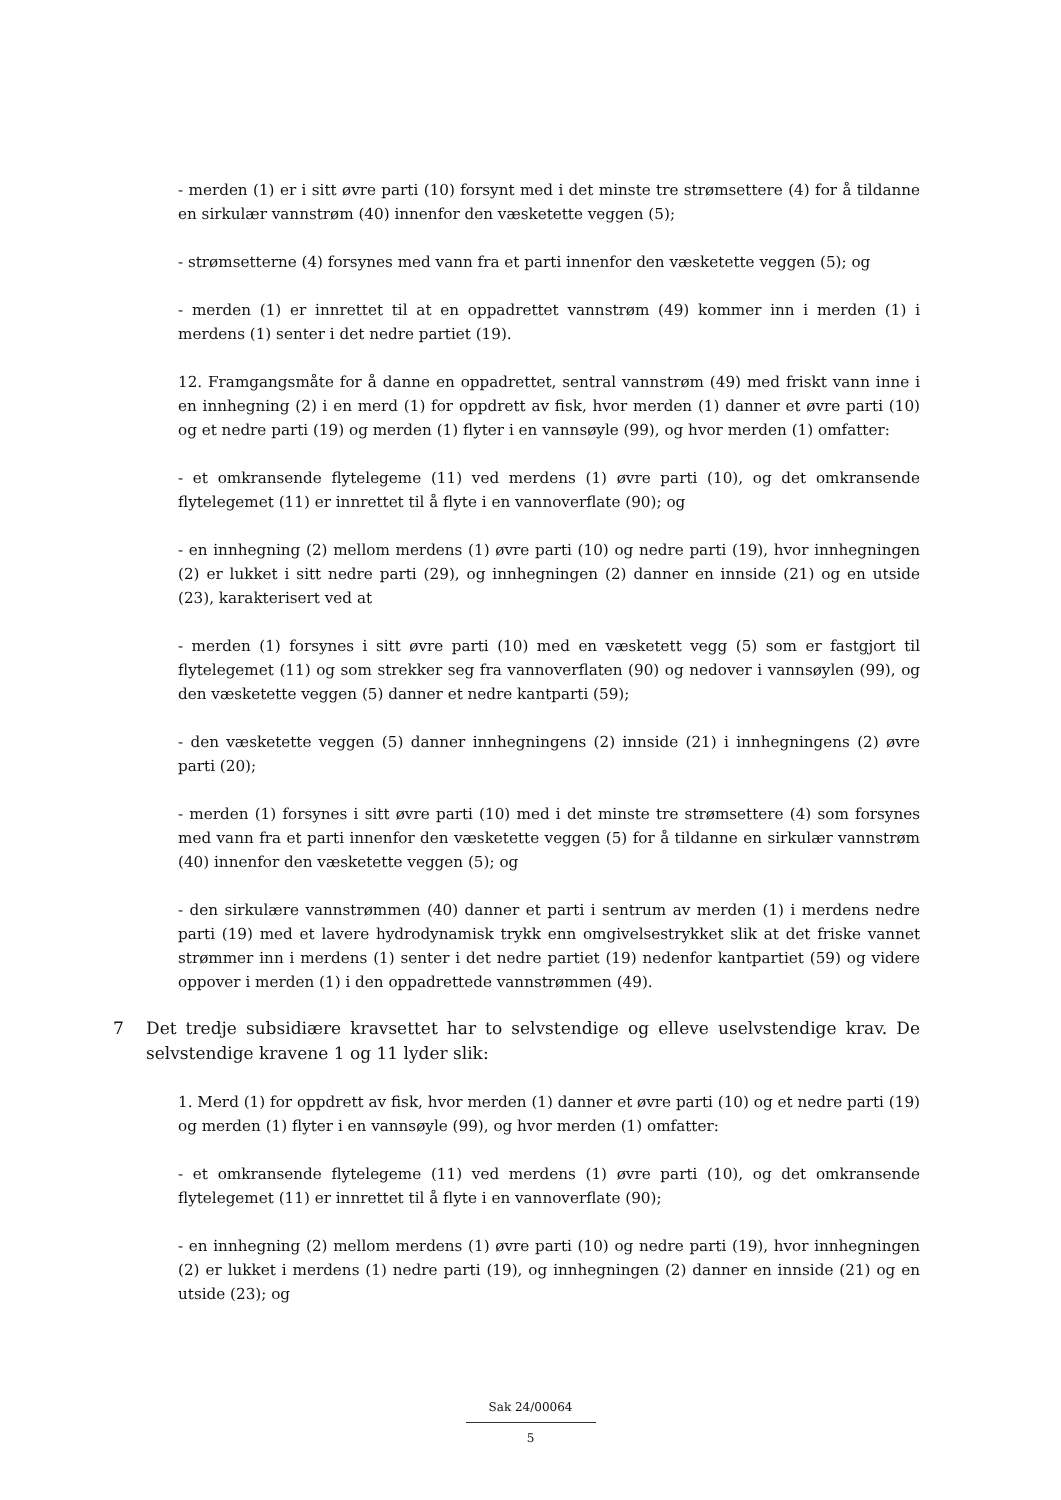- merden (1) er i sitt øvre parti (10) forsynt med i det minste tre strømsettere (4) for å tildanne en sirkulær vannstrøm (40) innenfor den væsketette veggen (5);
- strømsetterne (4) forsynes med vann fra et parti innenfor den væsketette veggen (5); og
- merden (1) er innrettet til at en oppadrettet vannstrøm (49) kommer inn i merden (1) i merdens (1) senter i det nedre partiet (19).
12. Framgangsmåte for å danne en oppadrettet, sentral vannstrøm (49) med friskt vann inne i en innhegning (2) i en merd (1) for oppdrett av fisk, hvor merden (1) danner et øvre parti (10) og et nedre parti (19) og merden (1) flyter i en vannsøyle (99), og hvor merden (1) omfatter:
- et omkransende flytelegeme (11) ved merdens (1) øvre parti (10), og det omkransende flytelegemet (11) er innrettet til å flyte i en vannoverflate (90); og
- en innhegning (2) mellom merdens (1) øvre parti (10) og nedre parti (19), hvor innhegningen (2) er lukket i sitt nedre parti (29), og innhegningen (2) danner en innside (21) og en utside (23), karakterisert ved at
- merden (1) forsynes i sitt øvre parti (10) med en væsketett vegg (5) som er fastgjort til flytelegemet (11) og som strekker seg fra vannoverflaten (90) og nedover i vannsøylen (99), og den væsketette veggen (5) danner et nedre kantparti (59);
- den væsketette veggen (5) danner innhegningens (2) innside (21) i innhegningens (2) øvre parti (20);
- merden (1) forsynes i sitt øvre parti (10) med i det minste tre strømsettere (4) som forsynes med vann fra et parti innenfor den væsketette veggen (5) for å tildanne en sirkulær vannstrøm (40) innenfor den væsketette veggen (5); og
- den sirkulære vannstrømmen (40) danner et parti i sentrum av merden (1) i merdens nedre parti (19) med et lavere hydrodynamisk trykk enn omgivelsestrykket slik at det friske vannet strømmer inn i merdens (1) senter i det nedre partiet (19) nedenfor kantpartiet (59) og videre oppover i merden (1) i den oppadrettede vannstrømmen (49).
7 Det tredje subsidiære kravsettet har to selvstendige og elleve uselvstendige krav. De selvstendige kravene 1 og 11 lyder slik:
1. Merd (1) for oppdrett av fisk, hvor merden (1) danner et øvre parti (10) og et nedre parti (19) og merden (1) flyter i en vannsøyle (99), og hvor merden (1) omfatter:
- et omkransende flytelegeme (11) ved merdens (1) øvre parti (10), og det omkransende flytelegemet (11) er innrettet til å flyte i en vannoverflate (90);
- en innhegning (2) mellom merdens (1) øvre parti (10) og nedre parti (19), hvor innhegningen (2) er lukket i merdens (1) nedre parti (19), og innhegningen (2) danner en innside (21) og en utside (23); og
Sak 24/00064
5